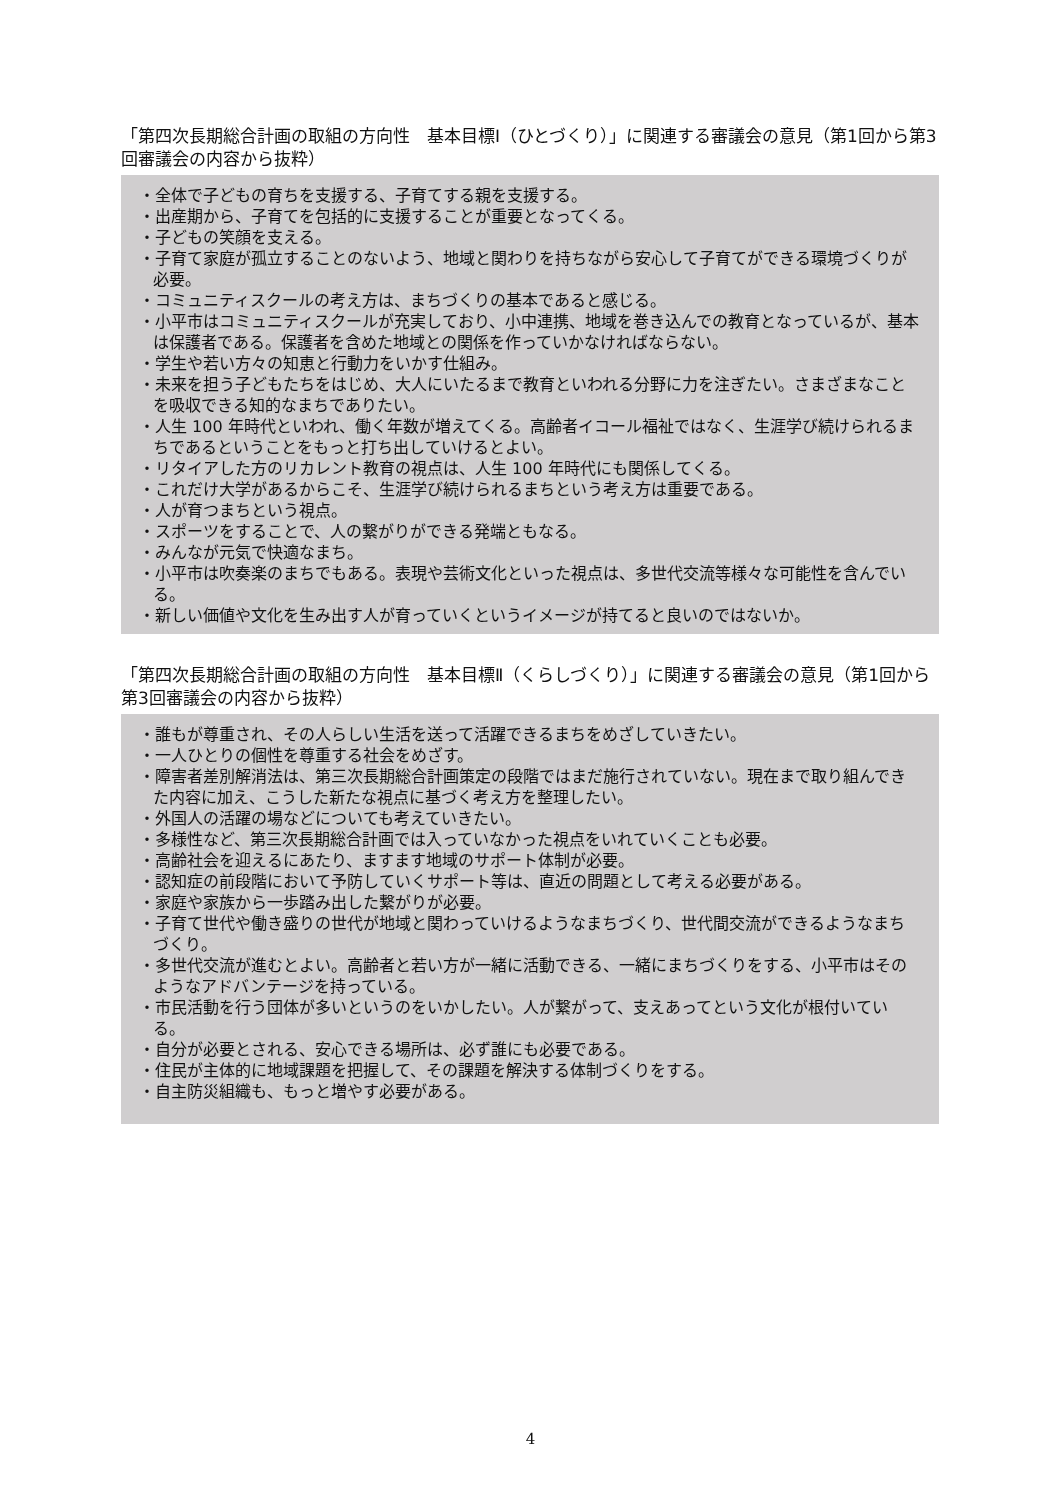「第四次長期総合計画の取組の方向性　基本目標Ⅰ（ひとづくり）」に関連する審議会の意見（第1回から第3回審議会の内容から抜粋）
・全体で子どもの育ちを支援する、子育てする親を支援する。
・出産期から、子育てを包括的に支援することが重要となってくる。
・子どもの笑顔を支える。
・子育て家庭が孤立することのないよう、地域と関わりを持ちながら安心して子育てができる環境づくりが必要。
・コミュニティスクールの考え方は、まちづくりの基本であると感じる。
・小平市はコミュニティスクールが充実しており、小中連携、地域を巻き込んでの教育となっているが、基本は保護者である。保護者を含めた地域との関係を作っていかなければならない。
・学生や若い方々の知恵と行動力をいかす仕組み。
・未来を担う子どもたちをはじめ、大人にいたるまで教育といわれる分野に力を注ぎたい。さまざまなことを吸収できる知的なまちでありたい。
・人生 100 年時代といわれ、働く年数が増えてくる。高齢者イコール福祉ではなく、生涯学び続けられるまちであるということをもっと打ち出していけるとよい。
・リタイアした方のリカレント教育の視点は、人生 100 年時代にも関係してくる。
・これだけ大学があるからこそ、生涯学び続けられるまちという考え方は重要である。
・人が育つまちという視点。
・スポーツをすることで、人の繋がりができる発端ともなる。
・みんなが元気で快適なまち。
・小平市は吹奏楽のまちでもある。表現や芸術文化といった視点は、多世代交流等様々な可能性を含んでいる。
・新しい価値や文化を生み出す人が育っていくというイメージが持てると良いのではないか。
「第四次長期総合計画の取組の方向性　基本目標Ⅱ（くらしづくり）」に関連する審議会の意見（第1回から第3回審議会の内容から抜粋）
・誰もが尊重され、その人らしい生活を送って活躍できるまちをめざしていきたい。
・一人ひとりの個性を尊重する社会をめざす。
・障害者差別解消法は、第三次長期総合計画策定の段階ではまだ施行されていない。現在まで取り組んできた内容に加え、こうした新たな視点に基づく考え方を整理したい。
・外国人の活躍の場などについても考えていきたい。
・多様性など、第三次長期総合計画では入っていなかった視点をいれていくことも必要。
・高齢社会を迎えるにあたり、ますます地域のサポート体制が必要。
・認知症の前段階において予防していくサポート等は、直近の問題として考える必要がある。
・家庭や家族から一歩踏み出した繋がりが必要。
・子育て世代や働き盛りの世代が地域と関わっていけるようなまちづくり、世代間交流ができるようなまちづくり。
・多世代交流が進むとよい。高齢者と若い方が一緒に活動できる、一緒にまちづくりをする、小平市はそのようなアドバンテージを持っている。
・市民活動を行う団体が多いというのをいかしたい。人が繋がって、支えあってという文化が根付いている。
・自分が必要とされる、安心できる場所は、必ず誰にも必要である。
・住民が主体的に地域課題を把握して、その課題を解決する体制づくりをする。
・自主防災組織も、もっと増やす必要がある。
4